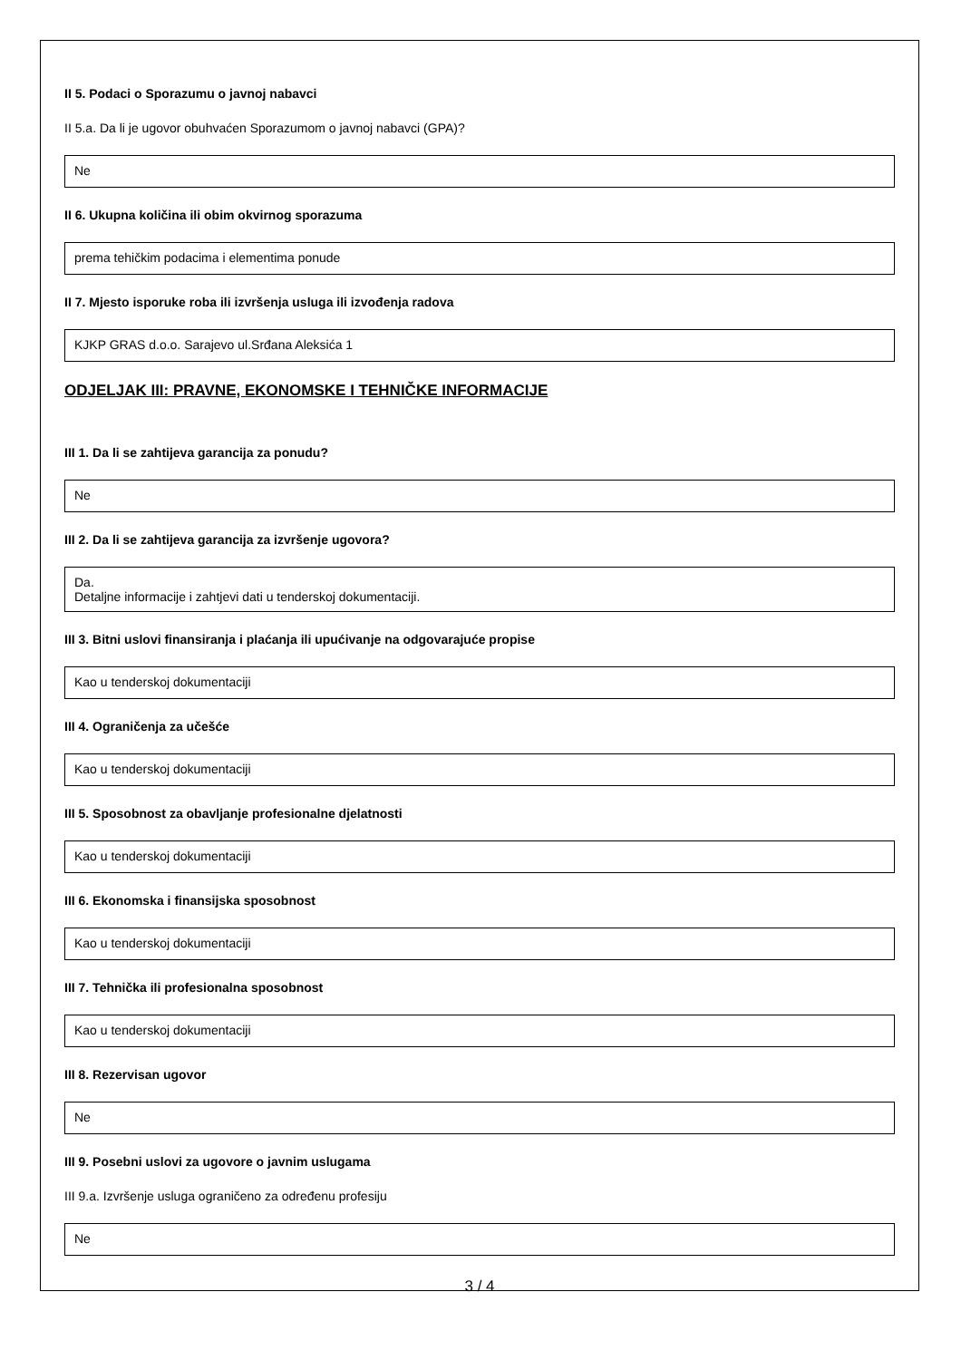II 5. Podaci o Sporazumu o javnoj nabavci
II 5.a. Da li je ugovor obuhvaćen Sporazumom o javnoj nabavci (GPA)?
Ne
II 6. Ukupna količina ili obim okvirnog sporazuma
prema tehičkim podacima i elementima ponude
II 7. Mjesto isporuke roba ili izvršenja usluga ili izvođenja radova
KJKP GRAS d.o.o. Sarajevo ul.Srđana Aleksića 1
ODJELJAK III: PRAVNE, EKONOMSKE I TEHNIČKE INFORMACIJE
III 1. Da li se zahtijeva garancija za ponudu?
Ne
III 2. Da li se zahtijeva garancija za izvršenje ugovora?
Da.
Detaljne informacije i zahtjevi dati u tenderskoj dokumentaciji.
III 3. Bitni uslovi finansiranja i plaćanja ili upućivanje na odgovarajuće propise
Kao u tenderskoj dokumentaciji
III 4. Ograničenja za učešće
Kao u tenderskoj dokumentaciji
III 5. Sposobnost za obavljanje profesionalne djelatnosti
Kao u tenderskoj dokumentaciji
III 6. Ekonomska i finansijska sposobnost
Kao u tenderskoj dokumentaciji
III 7. Tehnička ili profesionalna sposobnost
Kao u tenderskoj dokumentaciji
III 8. Rezervisan ugovor
Ne
III 9. Posebni uslovi za ugovore o javnim uslugama
III 9.a. Izvršenje usluga ograničeno za određenu profesiju
Ne
3 / 4